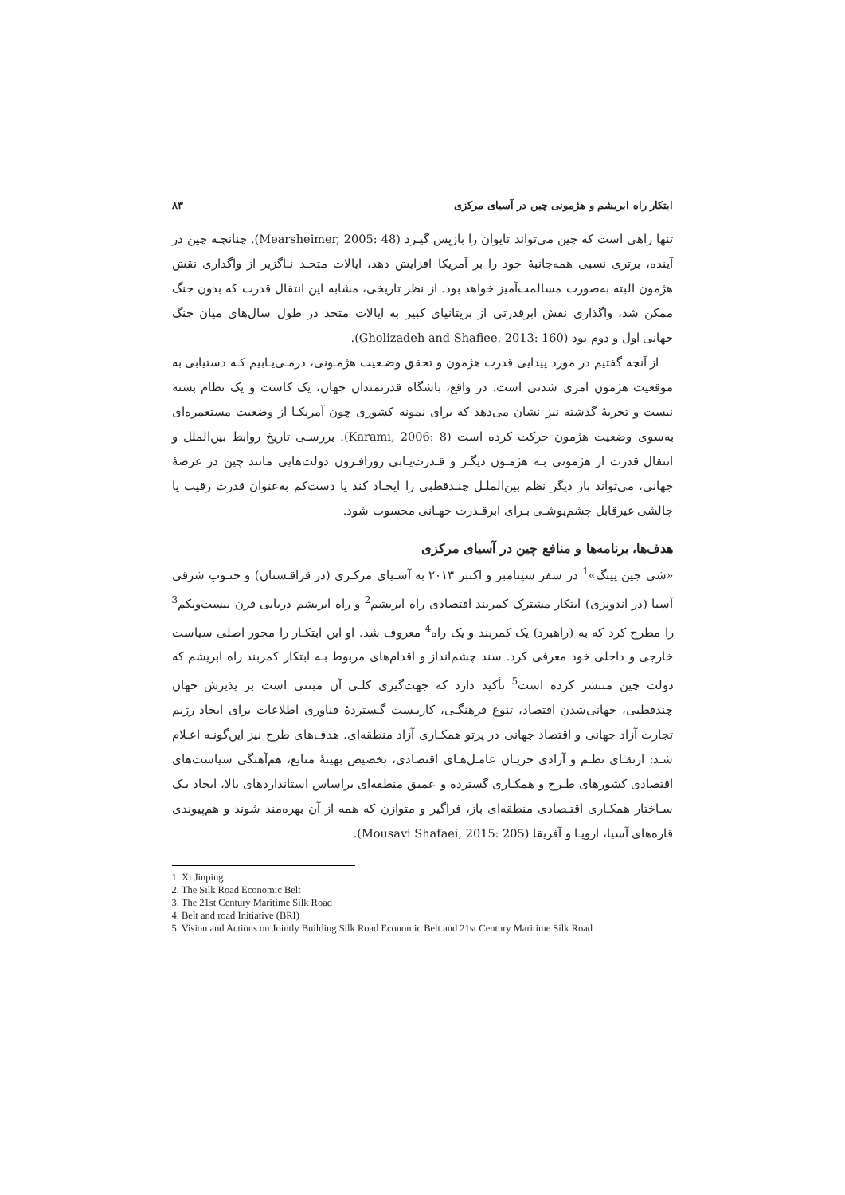ابتکار راه ابریشم و هژمونی چین در آسیای مرکزی ۸۳
تنها راهی است که چین می‌تواند تایوان را بازپس گیـرد (Mearsheimer, 2005: 48). چنانچـه چین در آینده، برتری نسبی همه‌جانبهٔ خود را بر آمریکا افزایش دهد، ایالات متحـد نـاگزیر از واگذاری نقش هژمون البته به‌صورت مسالمت‌آمیز خواهد بود. از نظر تاریخی، مشابه این انتقال قدرت که بدون جنگ ممکن شد، واگذاری نقش ابرقدرتی از بریتانیای کبیر به ایالات متحد در طول سال‌های میان جنگ جهانی اول و دوم بود (Gholizadeh and Shafiee, 2013: 160).
از آنچه گفتیم در مورد پیدایی قدرت هژمون و تحقق وضـعیت هژمـونی، درمـی‌یـابیم کـه دستیابی به موقعیت هژمون امری شدنی است. در واقع، باشگاه قدرتمندان جهان، یک کاست و یک نظام بسته نیست و تجربهٔ گذشته نیز نشان می‌دهد که برای نمونه کشوری چون آمریکـا از وضعیت مستعمره‌ای به‌سوی وضعیت هژمون حرکت کرده است (Karami, 2006: 8). بررسـی تاریخ روابط بین‌الملل و انتقال قدرت از هژمونی بـه هژمـون دیگـر و قـدرت‌یـابی روزافـزون دولت‌هایی مانند چین در عرصهٔ جهانی، می‌تواند بار دیگر نظم بین‌الملـل چنـدقطبی را ایجـاد کند یا دست‌کم به‌عنوان قدرت رقیب یا چالشی غیرقابل چشم‌پوشـی بـرای ابرقـدرت جهـانی محسوب شود.
هدف‌ها، برنامه‌ها و منافع چین در آسیای مرکزی
«شی جین پینگ»<sup>1</sup> در سفر سپتامبر و اکتبر ۲۰۱۳ به آسـیای مرکـزی (در قزاقـستان) و جنـوب شرقی آسیا (در اندونزی) ابتکار مشترک کمربند اقتصادی راه ابریشم<sup>2</sup> و راه ابریشم دریایی قرن بیست‌ویکم<sup>3</sup> را مطرح کرد که به (راهبرد) یک کمربند و یک راه<sup>4</sup> معروف شد. او این ابتکـار را محور اصلی سیاست خارجی و داخلی خود معرفی کرد. سند چشم‌انداز و اقدام‌های مربوط بـه ابتکار کمربند راه ابریشم که دولت چین منتشر کرده است<sup>5</sup> تأکید دارد که جهت‌گیری کلـی آن مبتنی است بر پذیرش جهان چندقطبی، جهانی‌شدن اقتصاد، تنوع فرهنگـی، کاربـست گـستردهٔ فناوری اطلاعات برای ایجاد رژیم تجارت آزاد جهانی و اقتصاد جهانی در پرتو همکـاری آزاد منطقه‌ای. هدف‌های طرح نیز این‌گونـه اعـلام شـد: ارتقـای نظـم و آزادی جریـان عامـل‌هـای اقتصادی، تخصیص بهینهٔ منابع، هم‌آهنگی سیاست‌های اقتصادی کشورهای طـرح و همکـاری گسترده و عمیق منطقه‌ای براساس استانداردهای بالا، ایجاد یـک سـاختار همکـاری اقتـصادی منطقه‌ای باز، فراگیر و متوازن که همه از آن بهره‌مند شوند و هم‌پیوندی قاره‌های آسیا، اروپـا و آفریقا (Mousavi Shafaei, 2015: 205).
1. Xi Jinping
2. The Silk Road Economic Belt
3. The 21st Century Maritime Silk Road
4. Belt and road Initiative (BRI)
5. Vision and Actions on Jointly Building Silk Road Economic Belt and 21st Century Maritime Silk Road